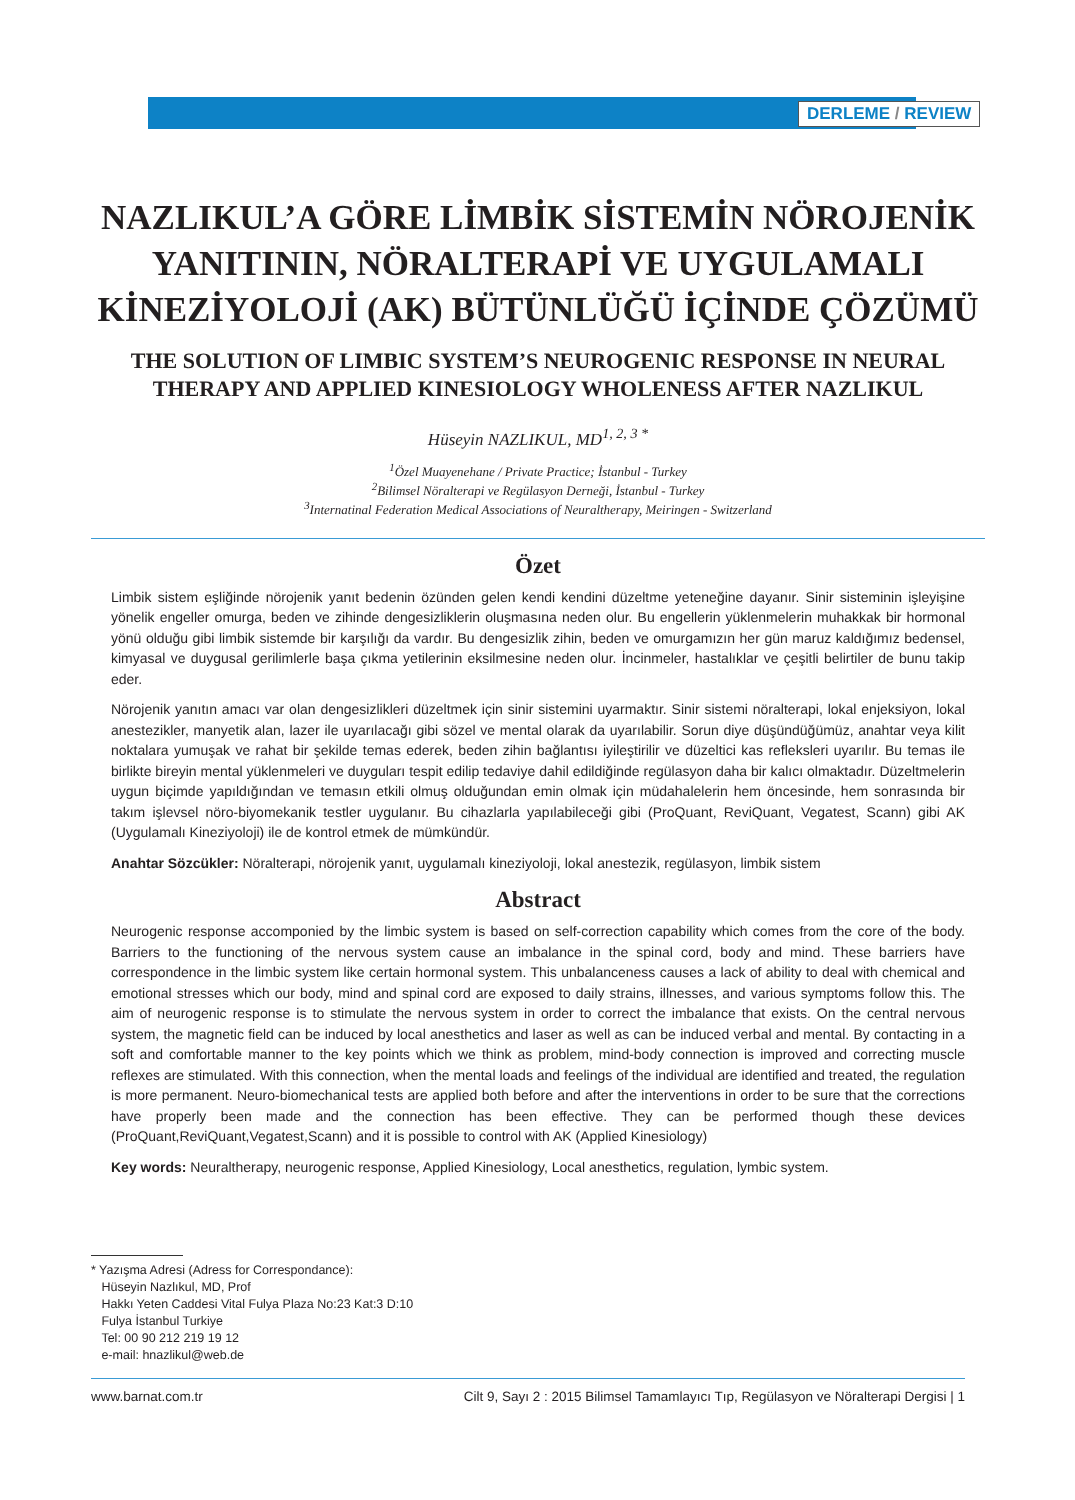DERLEME / REVIEW
NAZLIKUL’A GÖRE LİMBİK SİSTEMİN NÖROJENİK YANITININ, NÖRALTERAPİ VE UYGULAMALI KİNEZİYOLOJİ (AK) BÜTÜNLÜĞÜ İÇİNDE ÇÖZÜMÜ
THE SOLUTION OF LIMBIC SYSTEM’S NEUROGENIC RESPONSE IN NEURAL THERAPY AND APPLIED KINESIOLOGY WHOLENESS AFTER NAZLIKUL
Hüseyin NAZLIKUL, MD<sup>1, 2, 3 *</sup>
<sup>1</sup> Özel Muayenehane / Private Practice; İstanbul - Turkey
<sup>2</sup> Bilimsel Nöralterapi ve Regülasyon Derneği, İstanbul - Turkey
<sup>3</sup> Internatinal Federation Medical Associations of Neuraltherapy, Meiringen - Switzerland
Özet
Limbik sistem eşliğinde nörojenik yanıt bedenin özünden gelen kendi kendini düzeltme yeteneğine dayanır. Sinir sisteminin işleyişine yönelik engeller omurga, beden ve zihinde dengesizliklerin oluşmasına neden olur. Bu engellerin yüklenmelerin muhakkak bir hormonal yönü olduğu gibi limbik sistemde bir karşılığı da vardır. Bu dengesizlik zihin, beden ve omurgamızın her gün maruz kaldığımız bedensel, kimyasal ve duygusal gerilimlerle başa çıkma yetilerinin eksilmesine neden olur. İncinmeler, hastalıklar ve çeşitli belirtiler de bunu takip eder.
Nörojenik yanıtın amacı var olan dengesizlikleri düzeltmek için sinir sistemini uyarmaktır. Sinir sistemi nöralterapi, lokal enjeksiyon, lokal anestezikler, manyetik alan, lazer ile uyarılacağı gibi sözel ve mental olarak da uyarılabilir. Sorun diye düşündüğümüz, anahtar veya kilit noktalara yumuşak ve rahat bir şekilde temas ederek, beden zihin bağlantısı iyileştirilir ve düzeltici kas refleksleri uyarılır. Bu temas ile birlikte bireyin mental yüklenmeleri ve duyguları tespit edilip tedaviye dahil edildiğinde regülasyon daha bir kalıcı olmaktadır. Düzeltmelerin uygun biçimde yapıldığından ve temasın etkili olmuş olduğundan emin olmak için müdahalelerin hem öncesinde, hem sonrasında bir takım işlevsel nöro-biyomekanik testler uygulanır. Bu cihazlarla yapılabileceği gibi (ProQuant, ReviQuant, Vegatest, Scann) gibi AK (Uygulamalı Kineziyoloji) ile de kontrol etmek de mümkündür.
Anahtar Sözcükler: Nöralterapi, nörojenik yanıt, uygulamalı kineziyoloji, lokal anestezik, regülasyon, limbik sistem
Abstract
Neurogenic response accomponied by the limbic system is based on self-correction capability which comes from the core of the body. Barriers to the functioning of the nervous system cause an imbalance in the spinal cord, body and mind. These barriers have correspondence in the limbic system like certain hormonal system. This unbalanceness causes a lack of ability to deal with chemical and emotional stresses which our body, mind and spinal cord are exposed to daily strains, illnesses, and various symptoms follow this. The aim of neurogenic response is to stimulate the nervous system in order to correct the imbalance that exists. On the central nervous system, the magnetic field can be induced by local anesthetics and laser as well as can be induced verbal and mental. By contacting in a soft and comfortable manner to the key points which we think as problem, mind-body connection is improved and correcting muscle reflexes are stimulated. With this connection, when the mental loads and feelings of the individual are identified and treated, the regulation is more permanent. Neuro-biomechanical tests are applied both before and after the interventions in order to be sure that the corrections have properly been made and the connection has been effective. They can be performed though these devices (ProQuant,ReviQuant,Vegatest,Scann) and it is possible to control with AK (Applied Kinesiology)
Key words: Neuraltherapy, neurogenic response, Applied Kinesiology, Local anesthetics, regulation, lymbic system.
* Yazışma Adresi (Adress for Correspondance):
Hüseyin Nazlıkul, MD, Prof
Hakkı Yeten Caddesi Vital Fulya Plaza No:23 Kat:3 D:10
Fulya İstanbul Turkiye
Tel: 00 90 212 219 19 12
e-mail: hnazlikul@web.de
www.barnat.com.tr Cilt 9, Sayı 2 : 2015 Bilimsel Tamamlayıcı Tıp, Regülasyon ve Nöralterapi Dergisi | 1